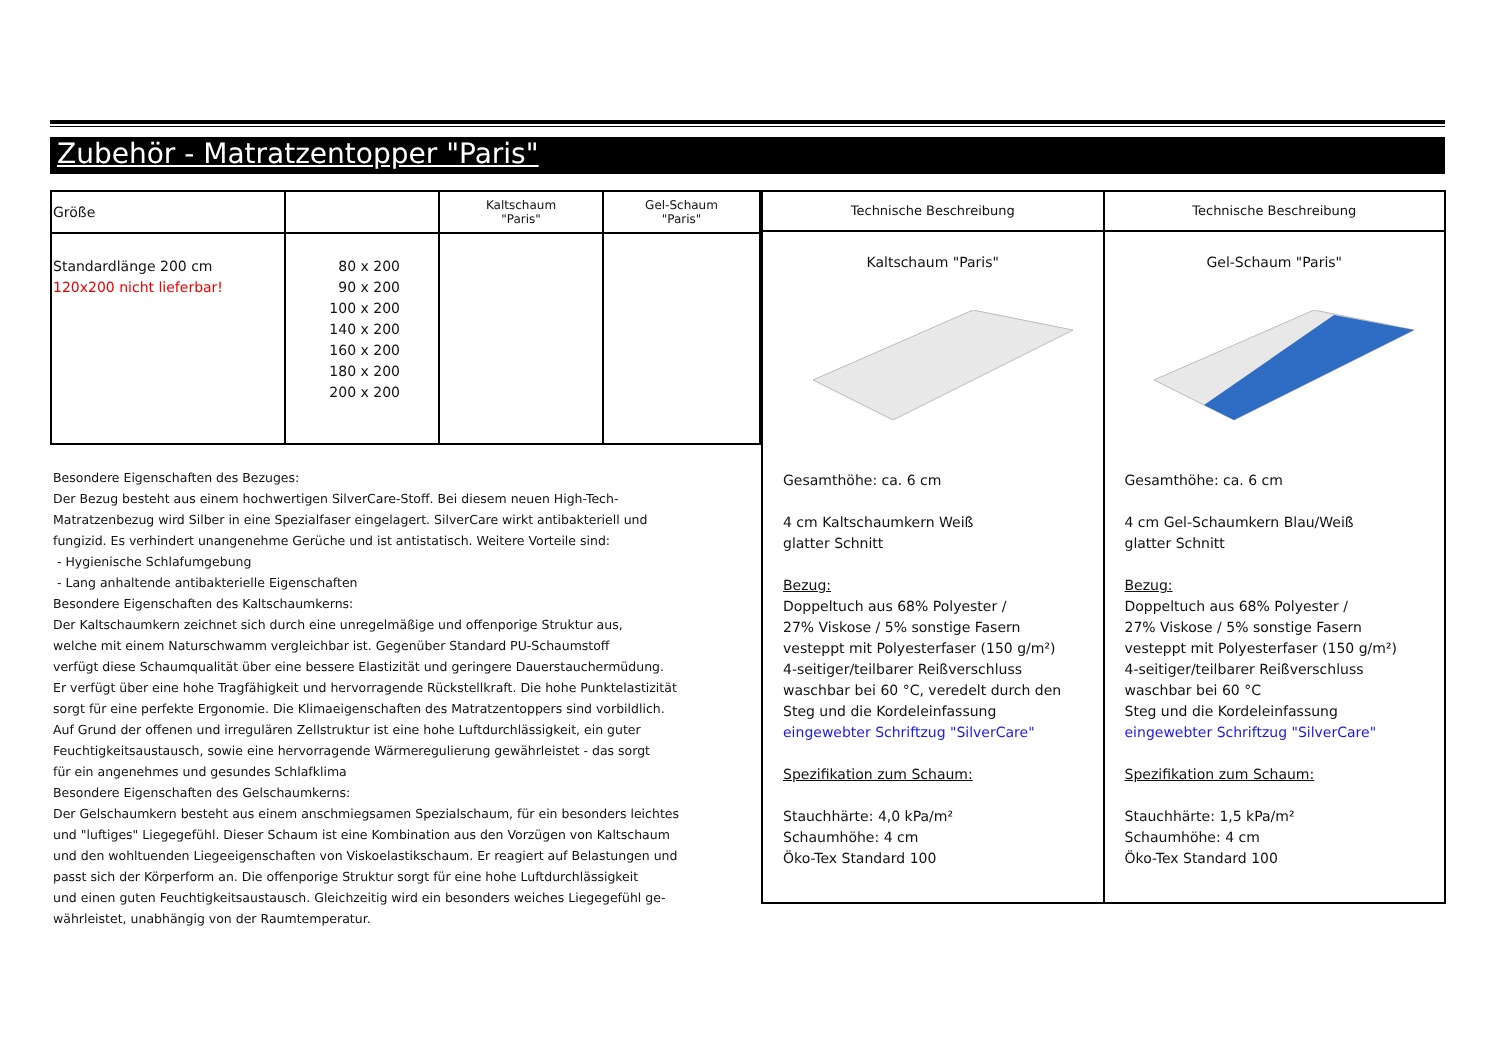Zubehör - Matratzentopper "Paris"
| Größe | | Kaltschaum "Paris" | Gel-Schaum "Paris" |
| --- | --- | --- | --- |
| Standardlänge 200 cm 120x200 nicht lieferbar! | 80 x 200 90 x 200 100 x 200 140 x 200 160 x 200 180 x 200 200 x 200 | | |
Besondere Eigenschaften des Bezuges:
Der Bezug besteht aus einem hochwertigen SilverCare-Stoff. Bei diesem neuen High-Tech-
Matratzenbezug wird Silber in eine Spezialfaser eingelagert. SilverCare wirkt antibakteriell und
fungizid. Es verhindert unangenehme Gerüche und ist antistatisch. Weitere Vorteile sind:
- Hygienische Schlafumgebung
- Lang anhaltende antibakterielle Eigenschaften
Besondere Eigenschaften des Kaltschaumkerns:
Der Kaltschaumkern zeichnet sich durch eine unregelmäßige und offenporige Struktur aus,
welche mit einem Naturschwamm vergleichbar ist. Gegenüber Standard PU-Schaumstoff
verfügt diese Schaumqualität über eine bessere Elastizität und geringere Dauerstauchermüdung.
Er verfügt über eine hohe Tragfähigkeit und hervorragende Rückstellkraft. Die hohe Punktelastizität
sorgt für eine perfekte Ergonomie. Die Klimaeigenschaften des Matratzentoppers sind vorbildlich.
Auf Grund der offenen und irregulären Zellstruktur ist eine hohe Luftdurchlässigkeit, ein guter
Feuchtigkeitsaustausch, sowie eine hervorragende Wärmeregulierung gewährleistet - das sorgt
für ein angenehmes und gesundes Schlafklima
Besondere Eigenschaften des Gelschaumkerns:
Der Gelschaumkern besteht aus einem anschmiegsamen Spezialschaum, für ein besonders leichtes
und "luftiges" Liegegefühl. Dieser Schaum ist eine Kombination aus den Vorzügen von Kaltschaum
und den wohltuenden Liegeeigenschaften von Viskoelastikschaum. Er reagiert auf Belastungen und
passt sich der Körperform an. Die offenporige Struktur sorgt für eine hohe Luftdurchlässigkeit
und einen guten Feuchtigkeitsaustausch. Gleichzeitig wird ein besonders weiches Liegegefühl ge-
währleistet, unabhängig von der Raumtemperatur.
Technische Beschreibung
Kaltschaum "Paris"
Gesamthöhe: ca. 6 cm
4 cm Kaltschaumkern Weiß
glatter Schnitt
Bezug:
Doppeltuch aus 68% Polyester /
27% Viskose / 5% sonstige Fasern
vesteppt mit Polyesterfaser (150 g/m²)
4-seitiger/teilbarer Reißverschluss
waschbar bei 60 °C, veredelt durch den
Steg und die Kordeleinfassung
eingewebter Schriftzug "SilverCare"
Spezifikation zum Schaum:
Stauchhärte: 4,0 kPa/m²
Schaumhöhe: 4 cm
Öko-Tex Standard 100
Technische Beschreibung
Gel-Schaum "Paris"
Gesamthöhe: ca. 6 cm
4 cm Gel-Schaumkern Blau/Weiß
glatter Schnitt
Bezug:
Doppeltuch aus 68% Polyester /
27% Viskose / 5% sonstige Fasern
vesteppt mit Polyesterfaser (150 g/m²)
4-seitiger/teilbarer Reißverschluss
waschbar bei 60 °C
Steg und die Kordeleinfassung
eingewebter Schriftzug "SilverCare"
Spezifikation zum Schaum:
Stauchhärte: 1,5 kPa/m²
Schaumhöhe: 4 cm
Öko-Tex Standard 100